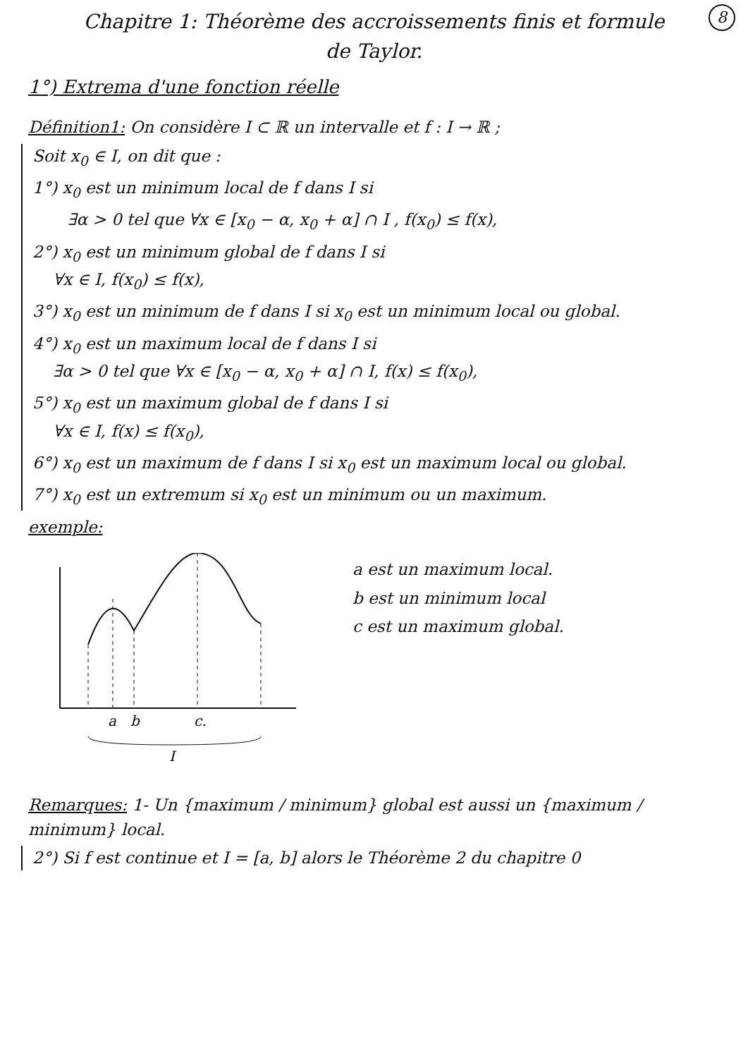8
Chapitre 1: Théorème des accroissements finis et formule de Taylor.
1°) Extrema d'une fonction réelle
Définition1: On considère I ⊂ ℝ un intervalle et f : I → ℝ ;
Soit x<sub>0</sub> ∈ I, on dit que :
1°) x<sub>0</sub> est un minimum local de f dans I si
∃α > 0 tel que ∀x ∈ [x<sub>0</sub> − α, x<sub>0</sub> + α] ∩ I , f(x<sub>0</sub>) ≤ f(x),
2°) x<sub>0</sub> est un minimum global de f dans I si
∀x ∈ I, f(x<sub>0</sub>) ≤ f(x),
3°) x<sub>0</sub> est un minimum de f dans I si x<sub>0</sub> est un minimum local ou global.
4°) x<sub>0</sub> est un maximum local de f dans I si
∃α > 0 tel que ∀x ∈ [x<sub>0</sub> − α, x<sub>0</sub> + α] ∩ I, f(x) ≤ f(x<sub>0</sub>),
5°) x<sub>0</sub> est un maximum global de f dans I si
∀x ∈ I, f(x) ≤ f(x<sub>0</sub>),
6°) x<sub>0</sub> est un maximum de f dans I si x<sub>0</sub> est un maximum local ou global.
7°) x<sub>0</sub> est un extremum si x<sub>0</sub> est un minimum ou un maximum.
exemple:
a
b
c.
I
a est un maximum local.
b est un minimum local
c est un maximum global.
Remarques: 1- Un {maximum / minimum} global est aussi un {maximum / minimum} local.
2°) Si f est continue et I = [a, b] alors le Théorème 2 du chapitre 0